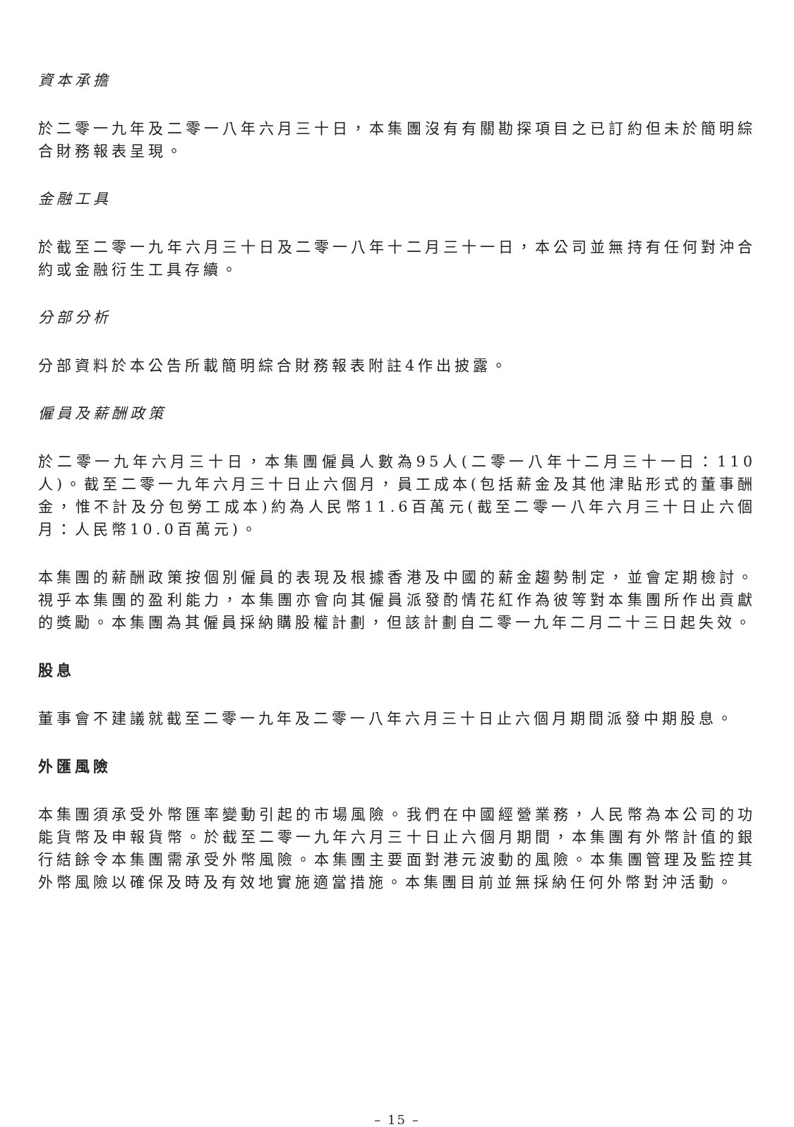資本承擔
於二零一九年及二零一八年六月三十日，本集團沒有有關勘探項目之已訂約但未於簡明綜合財務報表呈現。
金融工具
於截至二零一九年六月三十日及二零一八年十二月三十一日，本公司並無持有任何對沖合約或金融衍生工具存續。
分部分析
分部資料於本公告所載簡明綜合財務報表附註4作出披露。
僱員及薪酬政策
於二零一九年六月三十日，本集團僱員人數為95人(二零一八年十二月三十一日：110人)。截至二零一九年六月三十日止六個月，員工成本(包括薪金及其他津貼形式的董事酬金，惟不計及分包勞工成本)約為人民幣11.6百萬元(截至二零一八年六月三十日止六個月：人民幣10.0百萬元)。
本集團的薪酬政策按個別僱員的表現及根據香港及中國的薪金趨勢制定，並會定期檢討。視乎本集團的盈利能力，本集團亦會向其僱員派發酌情花紅作為彼等對本集團所作出貢獻的獎勵。本集團為其僱員採納購股權計劃，但該計劃自二零一九年二月二十三日起失效。
股息
董事會不建議就截至二零一九年及二零一八年六月三十日止六個月期間派發中期股息。
外匯風險
本集團須承受外幣匯率變動引起的市場風險。我們在中國經營業務，人民幣為本公司的功能貨幣及申報貨幣。於截至二零一九年六月三十日止六個月期間，本集團有外幣計值的銀行結餘令本集團需承受外幣風險。本集團主要面對港元波動的風險。本集團管理及監控其外幣風險以確保及時及有效地實施適當措施。本集團目前並無採納任何外幣對沖活動。
– 15 –